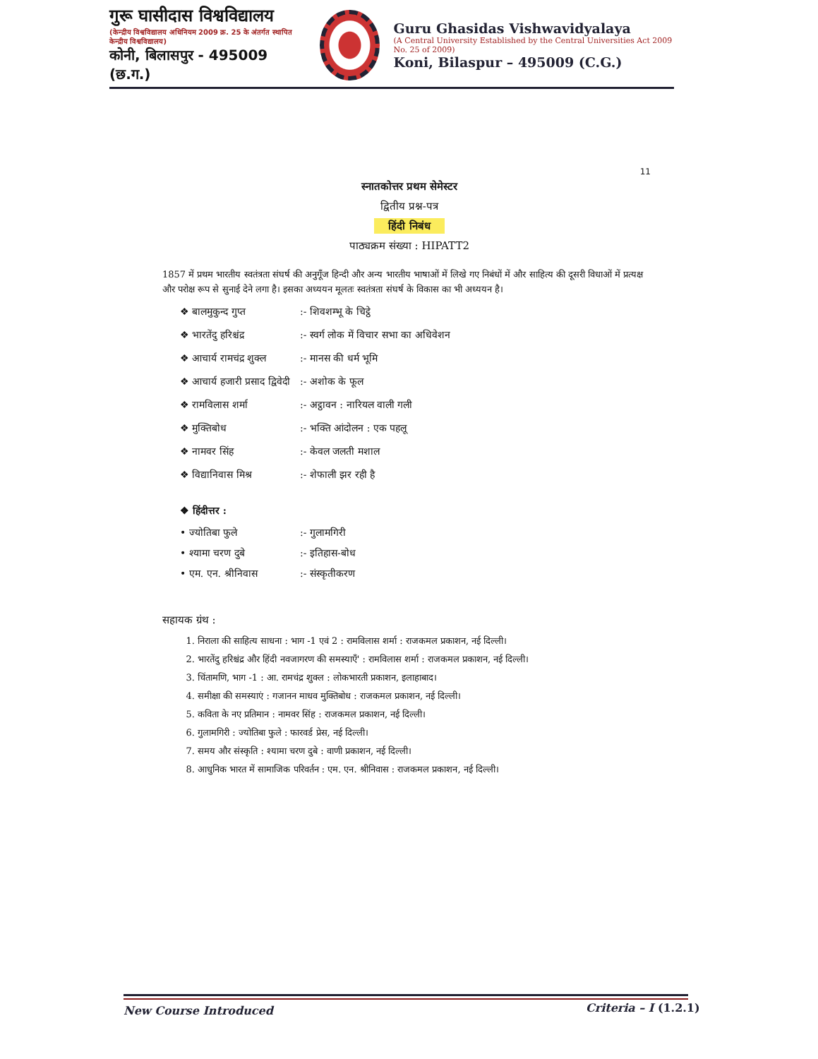गुरू घासीदास विश्वविद्यालय
(केन्द्रीय विश्वविद्यालय अधिनियम 2009 क्र. 25 के अंतर्गत स्थापित केन्द्रीय विश्वविद्यालय)
कोनी, बिलासपुर - 495009 (छ.ग.)
Guru Ghasidas Vishwavidyalaya
(A Central University Established by the Central Universities Act 2009 No. 25 of 2009)
Koni, Bilaspur – 495009 (C.G.)
11
स्नातकोत्तर प्रथम सेमेस्टर
द्वितीय प्रश्न-पत्र
हिंदी निबंध
पाठ्यक्रम संख्या : HIPATT2
1857 में प्रथम भारतीय स्वतंत्रता संघर्ष की अनुगूँज हिन्दी और अन्य भारतीय भाषाओं में लिखे गए निबंधों में और साहित्य की दूसरी विधाओं में प्रत्यक्ष और परोक्ष रूप से सुनाई देने लगा है। इसका अध्ययन मूलतः स्वतंत्रता संघर्ष के विकास का भी अध्ययन है।
❖ बालमुकुन्द गुप्त:- शिवशम्भू के चिट्ठे
❖ भारतेंदु हरिश्चंद्र:- स्वर्ग लोक में विचार सभा का अधिवेशन
❖ आचार्य रामचंद्र शुक्ल:- मानस की धर्म भूमि
❖ आचार्य हजारी प्रसाद द्विवेदी:- अशोक के फूल
❖ रामविलास शर्मा:- अट्ठावन : नारियल वाली गली
❖ मुक्तिबोध:- भक्ति आंदोलन : एक पहलू
❖ नामवर सिंह:- केवल जलती मशाल
❖ विद्यानिवास मिश्र:- शेफाली झर रही है
❖ हिंदीत्तर :
• ज्योतिबा फुले:- गुलामगिरी
• श्यामा चरण दुबे:- इतिहास-बोध
• एम. एन. श्रीनिवास:- संस्कृतीकरण
सहायक ग्रंथ :
1. निराला की साहित्य साधना : भाग -1 एवं 2 : रामविलास शर्मा : राजकमल प्रकाशन, नई दिल्ली।
2. भारतेंदु हरिश्चंद्र और हिंदी नवजागरण की समस्याएँ' : रामविलास शर्मा : राजकमल प्रकाशन, नई दिल्ली।
3. चिंतामणि, भाग -1 : आ. रामचंद्र शुक्ल : लोकभारती प्रकाशन, इलाहाबाद।
4. समीक्षा की समस्याएं : गजानन माधव मुक्तिबोध : राजकमल प्रकाशन, नई दिल्ली।
5. कविता के नए प्रतिमान : नामवर सिंह : राजकमल प्रकाशन, नई दिल्ली।
6. गुलामगिरी : ज्योतिबा फुले : फारवर्ड प्रेस, नई दिल्ली।
7. समय और संस्कृति : श्यामा चरण दुबे : वाणी प्रकाशन, नई दिल्ली।
8. आधुनिक भारत में सामाजिक परिवर्तन : एम. एन. श्रीनिवास : राजकमल प्रकाशन, नई दिल्ली।
New Course Introduced Criteria – I (1.2.1)